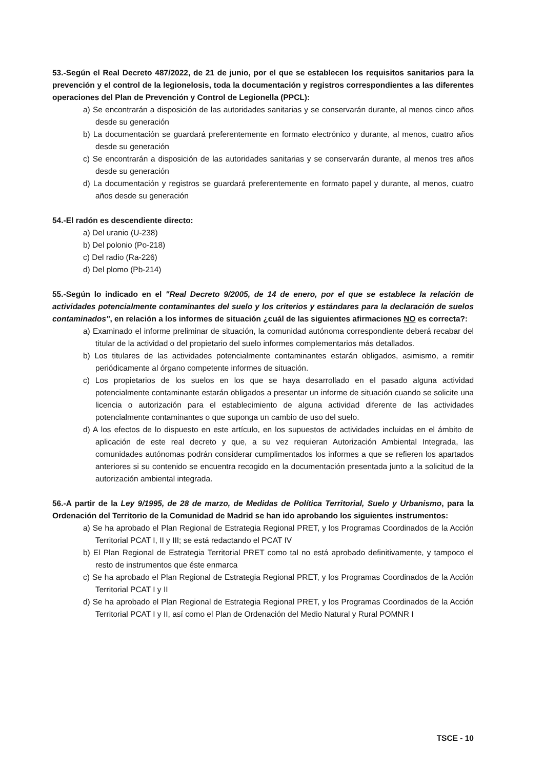53.-Según el Real Decreto 487/2022, de 21 de junio, por el que se establecen los requisitos sanitarios para la prevención y el control de la legionelosis, toda la documentación y registros correspondientes a las diferentes operaciones del Plan de Prevención y Control de Legionella (PPCL):
a) Se encontrarán a disposición de las autoridades sanitarias y se conservarán durante, al menos cinco años desde su generación
b) La documentación se guardará preferentemente en formato electrónico y durante, al menos, cuatro años desde su generación
c) Se encontrarán a disposición de las autoridades sanitarias y se conservarán durante, al menos tres años desde su generación
d) La documentación y registros se guardará preferentemente en formato papel y durante, al menos, cuatro años desde su generación
54.-El radón es descendiente directo:
a) Del uranio (U-238)
b) Del polonio (Po-218)
c) Del radio (Ra-226)
d) Del plomo (Pb-214)
55.-Según lo indicado en el "Real Decreto 9/2005, de 14 de enero, por el que se establece la relación de actividades potencialmente contaminantes del suelo y los criterios y estándares para la declaración de suelos contaminados", en relación a los informes de situación ¿cuál de las siguientes afirmaciones NO es correcta?:
a) Examinado el informe preliminar de situación, la comunidad autónoma correspondiente deberá recabar del titular de la actividad o del propietario del suelo informes complementarios más detallados.
b) Los titulares de las actividades potencialmente contaminantes estarán obligados, asimismo, a remitir periódicamente al órgano competente informes de situación.
c) Los propietarios de los suelos en los que se haya desarrollado en el pasado alguna actividad potencialmente contaminante estarán obligados a presentar un informe de situación cuando se solicite una licencia o autorización para el establecimiento de alguna actividad diferente de las actividades potencialmente contaminantes o que suponga un cambio de uso del suelo.
d) A los efectos de lo dispuesto en este artículo, en los supuestos de actividades incluidas en el ámbito de aplicación de este real decreto y que, a su vez requieran Autorización Ambiental Integrada, las comunidades autónomas podrán considerar cumplimentados los informes a que se refieren los apartados anteriores si su contenido se encuentra recogido en la documentación presentada junto a la solicitud de la autorización ambiental integrada.
56.-A partir de la Ley 9/1995, de 28 de marzo, de Medidas de Política Territorial, Suelo y Urbanismo, para la Ordenación del Territorio de la Comunidad de Madrid se han ido aprobando los siguientes instrumentos:
a) Se ha aprobado el Plan Regional de Estrategia Regional PRET, y los Programas Coordinados de la Acción Territorial PCAT I, II y III; se está redactando el PCAT IV
b) El Plan Regional de Estrategia Territorial PRET como tal no está aprobado definitivamente, y tampoco el resto de instrumentos que éste enmarca
c) Se ha aprobado el Plan Regional de Estrategia Regional PRET, y los Programas Coordinados de la Acción Territorial PCAT I y II
d) Se ha aprobado el Plan Regional de Estrategia Regional PRET, y los Programas Coordinados de la Acción Territorial PCAT I y II, así como el Plan de Ordenación del Medio Natural y Rural POMNR I
TSCE - 10